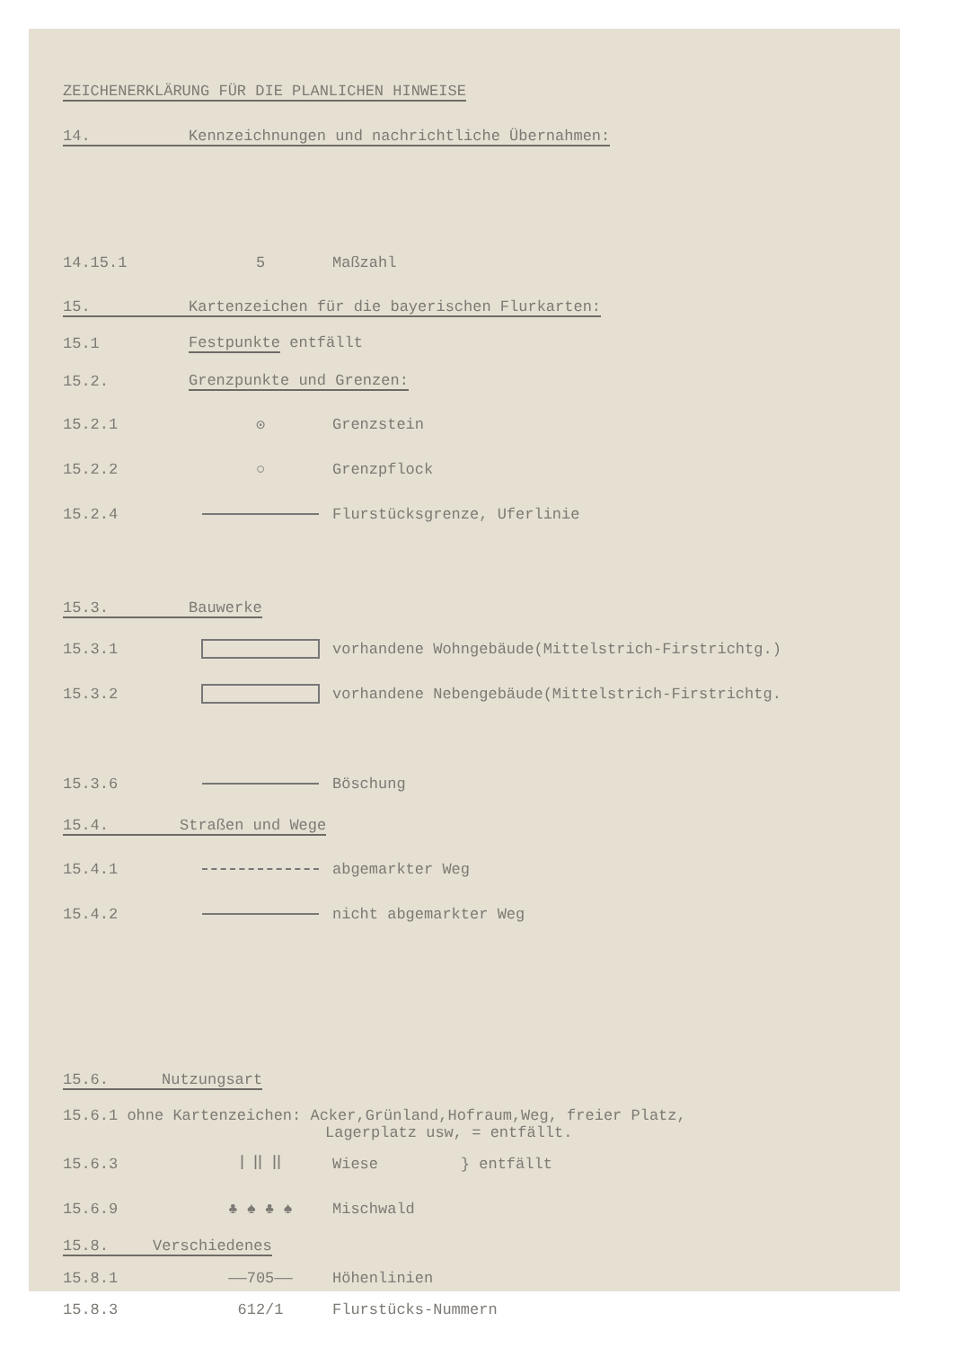ZEICHENERKLÄRUNG FÜR DIE PLANLICHEN HINWEISE
14. Kennzeichnungen und nachrichtliche Übernahmen:
14.15.1 5 Maßzahl
15. Kartenzeichen für die bayerischen Flurkarten:
15.1 Festpunkte entfällt
15.2. Grenzpunkte und Grenzen:
15.2.1 ⊙ Grenzstein
15.2.2 ○ Grenzpflock
15.2.4 Flurstücksgrenze, Uferlinie
15.3. Bauwerke
15.3.1
vorhandene Wohngebäude(Mittelstrich-Firstrichtg.)
15.3.2
vorhandene Nebengebäude(Mittelstrich-Firstrichtg.
15.3.6 Böschung
15.4. Straßen und Wege
15.4.1 abgemarkter Weg
15.4.2 nicht abgemarkter Weg
15.6. Nutzungsart
15.6.1 ohne Kartenzeichen: Acker,Grünland,Hofraum,Weg, freier Platz,
Lagerplatz usw, = entfällt.
15.6.3 ꟾ ꟾꟾ ꟾꟾ Wiese } entfällt
15.6.9 ♣ ♠ ♣ ♠ Mischwald
15.8. Verschiedenes
15.8.1 ——705—— Höhenlinien
15.8.3 612/1 Flurstücks-Nummern